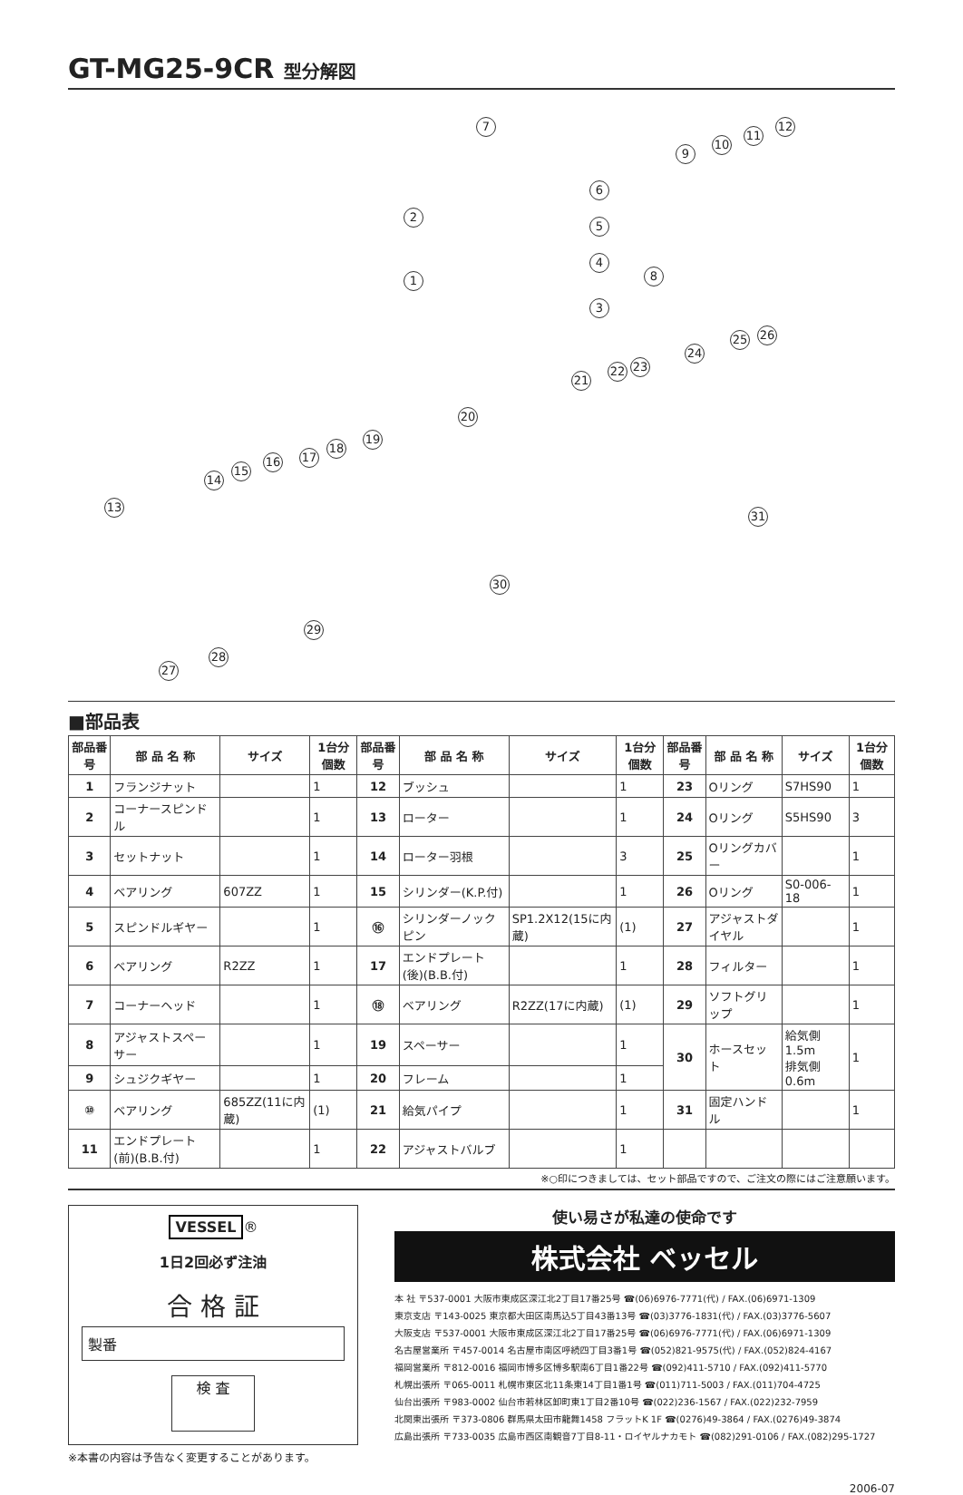GT-MG25-9CR 型分解図
7
8
9
10
11
12
2
1
6
5
4
3
20
21
22 23
24
25 26
13
14
15
16 17
18
19
31
30
29
28
27
■部品表
| 部品番号 | 部 品 名 称 | サイズ | 1台分個数 | 部品番号 | 部 品 名 称 | サイズ | 1台分個数 | 部品番号 | 部 品 名 称 | サイズ | 1台分個数 |
| --- | --- | --- | --- | --- | --- | --- | --- | --- | --- | --- | --- |
| 1 | フランジナット | | 1 | 12 | ブッシュ | | 1 | 23 | Oリング | S7HS90 | 1 |
| 2 | コーナースピンドル | | 1 | 13 | ローター | | 1 | 24 | Oリング | S5HS90 | 3 |
| 3 | セットナット | | 1 | 14 | ローター羽根 | | 3 | 25 | Oリングカバー | | 1 |
| 4 | ベアリング | 607ZZ | 1 | 15 | シリンダー(K.P.付) | | 1 | 26 | Oリング | S0-006-18 | 1 |
| 5 | スピンドルギヤー | | 1 | ⑯ | シリンダーノックピン | SP1.2X12(15に内蔵) | (1) | 27 | アジャストダイヤル | | 1 |
| 6 | ベアリング | R2ZZ | 1 | 17 | エンドプレート(後)(B.B.付) | | 1 | 28 | フィルター | | 1 |
| 7 | コーナーヘッド | | 1 | ⑱ | ベアリング | R2ZZ(17に内蔵) | (1) | 29 | ソフトグリップ | | 1 |
| 8 | アジャストスペーサー | | 1 | 19 | スペーサー | | 1 | 30 | ホースセット | 給気側 1.5m 排気側 0.6m | 1 |
| 9 | シュジクギヤー | | 1 | 20 | フレーム | | 1 | | | | |
| ⑩ | ベアリング | 685ZZ(11に内蔵) | (1) | 21 | 給気パイプ | | 1 | 31 | 固定ハンドル | | 1 |
| 11 | エンドプレート(前)(B.B.付) | | 1 | 22 | アジャストバルブ | | 1 | | | | |
※○印につきましては、セット部品ですので、ご注文の際にはご注意願います。
VESSEL ®
1日2回必ず注油
合 格 証
製番
検 査
※本書の内容は予告なく変更することがあります。
使い易さが私達の使命です
株式会社 ベッセル
本 社 〒537-0001 大阪市東成区深江北2丁目17番25号 ☎(06)6976-7771(代) / FAX.(06)6971-1309
東京支店 〒143-0025 東京都大田区南馬込5丁目43番13号 ☎(03)3776-1831(代) / FAX.(03)3776-5607
大阪支店 〒537-0001 大阪市東成区深江北2丁目17番25号 ☎(06)6976-7771(代) / FAX.(06)6971-1309
名古屋営業所 〒457-0014 名古屋市南区呼続四丁目3番1号 ☎(052)821-9575(代) / FAX.(052)824-4167
福岡営業所 〒812-0016 福岡市博多区博多駅南6丁目1番22号 ☎(092)411-5710 / FAX.(092)411-5770
札幌出張所 〒065-0011 札幌市東区北11条東14丁目1番1号 ☎(011)711-5003 / FAX.(011)704-4725
仙台出張所 〒983-0002 仙台市若林区卸町東1丁目2番10号 ☎(022)236-1567 / FAX.(022)232-7959
北関東出張所 〒373-0806 群馬県太田市龍舞1458 フラットK 1F ☎(0276)49-3864 / FAX.(0276)49-3874
広島出張所 〒733-0035 広島市西区南観音7丁目8-11・ロイヤルナカモト ☎(082)291-0106 / FAX.(082)295-1727
2006-07